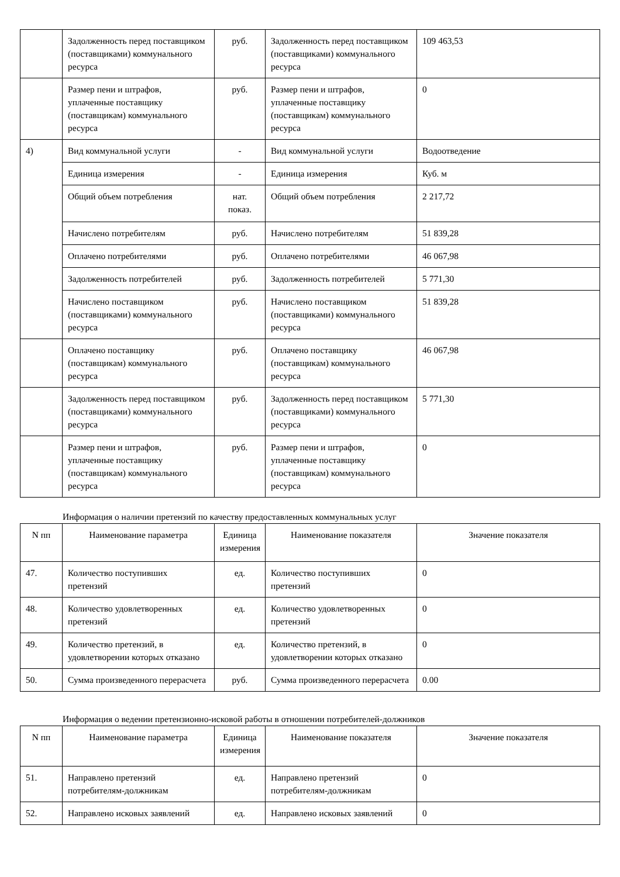| | Задолженность перед поставщиком (поставщиками) коммунального ресурса | руб. | Задолженность перед поставщиком (поставщиками) коммунального ресурса | 109 463,53 |
| | Размер пени и штрафов, уплаченные поставщику (поставщикам) коммунального ресурса | руб. | Размер пени и штрафов, уплаченные поставщику (поставщикам) коммунального ресурса | 0 |
| 4) | Вид коммунальной услуги | - | Вид коммунальной услуги | Водоотведение |
| | Единица измерения | - | Единица измерения | Куб. м |
| | Общий объем потребления | нат. показ. | Общий объем потребления | 2 217,72 |
| | Начислено потребителям | руб. | Начислено потребителям | 51 839,28 |
| | Оплачено потребителями | руб. | Оплачено потребителями | 46 067,98 |
| | Задолженность потребителей | руб. | Задолженность потребителей | 5 771,30 |
| | Начислено поставщиком (поставщиками) коммунального ресурса | руб. | Начислено поставщиком (поставщиками) коммунального ресурса | 51 839,28 |
| | Оплачено поставщику (поставщикам) коммунального ресурса | руб. | Оплачено поставщику (поставщикам) коммунального ресурса | 46 067,98 |
| | Задолженность перед поставщиком (поставщиками) коммунального ресурса | руб. | Задолженность перед поставщиком (поставщиками) коммунального ресурса | 5 771,30 |
| | Размер пени и штрафов, уплаченные поставщику (поставщикам) коммунального ресурса | руб. | Размер пени и штрафов, уплаченные поставщику (поставщикам) коммунального ресурса | 0 |
Информация о наличии претензий по качеству предоставленных коммунальных услуг
| N пп | Наименование параметра | Единица измерения | Наименование показателя | Значение показателя |
| --- | --- | --- | --- | --- |
| 47. | Количество поступивших претензий | ед. | Количество поступивших претензий | 0 |
| 48. | Количество удовлетворенных претензий | ед. | Количество удовлетворенных претензий | 0 |
| 49. | Количество претензий, в удовлетворении которых отказано | ед. | Количество претензий, в удовлетворении которых отказано | 0 |
| 50. | Сумма произведенного перерасчета | руб. | Сумма произведенного перерасчета | 0.00 |
Информация о ведении претензионно-исковой работы в отношении потребителей-должников
| N пп | Наименование параметра | Единица измерения | Наименование показателя | Значение показателя |
| --- | --- | --- | --- | --- |
| 51. | Направлено претензий потребителям-должникам | ед. | Направлено претензий потребителям-должникам | 0 |
| 52. | Направлено исковых заявлений | ед. | Направлено исковых заявлений | 0 |